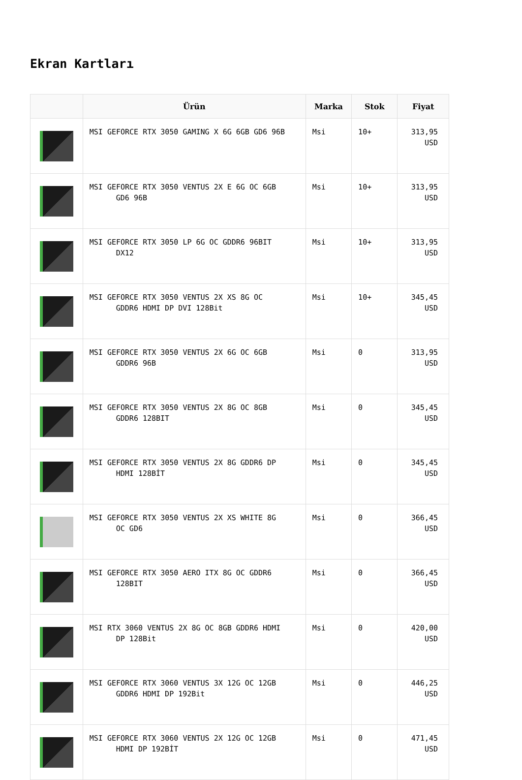Ekran Kartları
| | Ürün | Marka | Stok | Fiyat |
| --- | --- | --- | --- | --- |
| | MSI GEFORCE RTX 3050 GAMING X 6G 6GB GD6 96B | Msi | 10+ | 313,95 USD |
| | MSI GEFORCE RTX 3050 VENTUS 2X E 6G OC 6GB GD6 96B | Msi | 10+ | 313,95 USD |
| | MSI GEFORCE RTX 3050 LP 6G OC GDDR6 96BIT DX12 | Msi | 10+ | 313,95 USD |
| | MSI GEFORCE RTX 3050 VENTUS 2X XS 8G OC GDDR6 HDMI DP DVI 128Bit | Msi | 10+ | 345,45 USD |
| | MSI GEFORCE RTX 3050 VENTUS 2X 6G OC 6GB GDDR6 96B | Msi | 0 | 313,95 USD |
| | MSI GEFORCE RTX 3050 VENTUS 2X 8G OC 8GB GDDR6 128BIT | Msi | 0 | 345,45 USD |
| | MSI GEFORCE RTX 3050 VENTUS 2X 8G GDDR6 DP HDMI 128BİT | Msi | 0 | 345,45 USD |
| | MSI GEFORCE RTX 3050 VENTUS 2X XS WHITE 8G OC GD6 | Msi | 0 | 366,45 USD |
| | MSI GEFORCE RTX 3050 AERO ITX 8G OC GDDR6 128BIT | Msi | 0 | 366,45 USD |
| | MSI RTX 3060 VENTUS 2X 8G OC 8GB GDDR6 HDMI DP 128Bit | Msi | 0 | 420,00 USD |
| | MSI GEFORCE RTX 3060 VENTUS 3X 12G OC 12GB GDDR6 HDMI DP 192Bit | Msi | 0 | 446,25 USD |
| | MSI GEFORCE RTX 3060 VENTUS 2X 12G OC 12GB HDMI DP 192BİT | Msi | 0 | 471,45 USD |